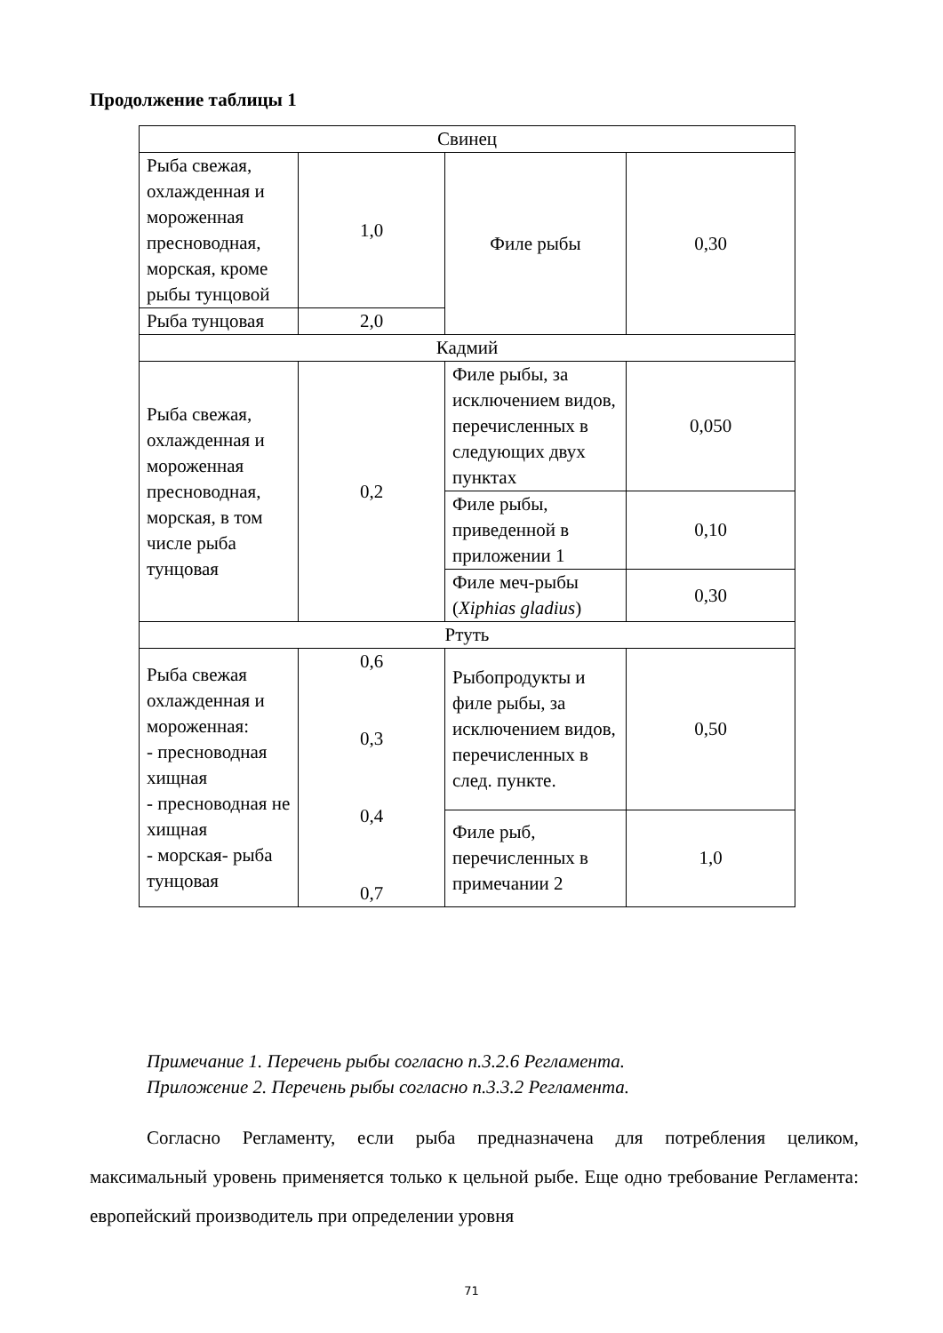Продолжение таблицы 1
| Свинец | | | |
| Рыба свежая, охлажденная и мороженная пресноводная, морская, кроме рыбы тунцовой | 1,0 | Филе рыбы | 0,30 |
| Рыба тунцовая | 2,0 | | |
| Кадмий | | | |
| Рыба свежая, охлажденная и мороженная пресноводная, морская, в том числе рыба тунцовая | 0,2 | Филе рыбы, за исключением видов, перечисленных в следующих двух пунктах | 0,050 |
| | | Филе рыбы, приведенной в приложении 1 | 0,10 |
| | | Филе меч-рыбы ( Xiphias gladius ) | 0,30 |
| Ртуть | | | |
| Рыба свежая охлажденная и мороженная: - пресноводная хищная - пресноводная не хищная - морская- рыба тунцовая | 0,6 0,3 0,4 0,7 | Рыбопродукты и филе рыбы, за исключением видов, перечисленных в след. пункте. | 0,50 |
| | | Филе рыб, перечисленных в примечании 2 | 1,0 |
Примечание 1. Перечень рыбы согласно п.3.2.6 Регламента.
Приложение 2. Перечень рыбы согласно п.3.3.2 Регламента.
Согласно Регламенту, если рыба предназначена для потребления целиком, максимальный уровень применяется только к цельной рыбе. Еще одно требование Регламента: европейский производитель при определении уровня
71